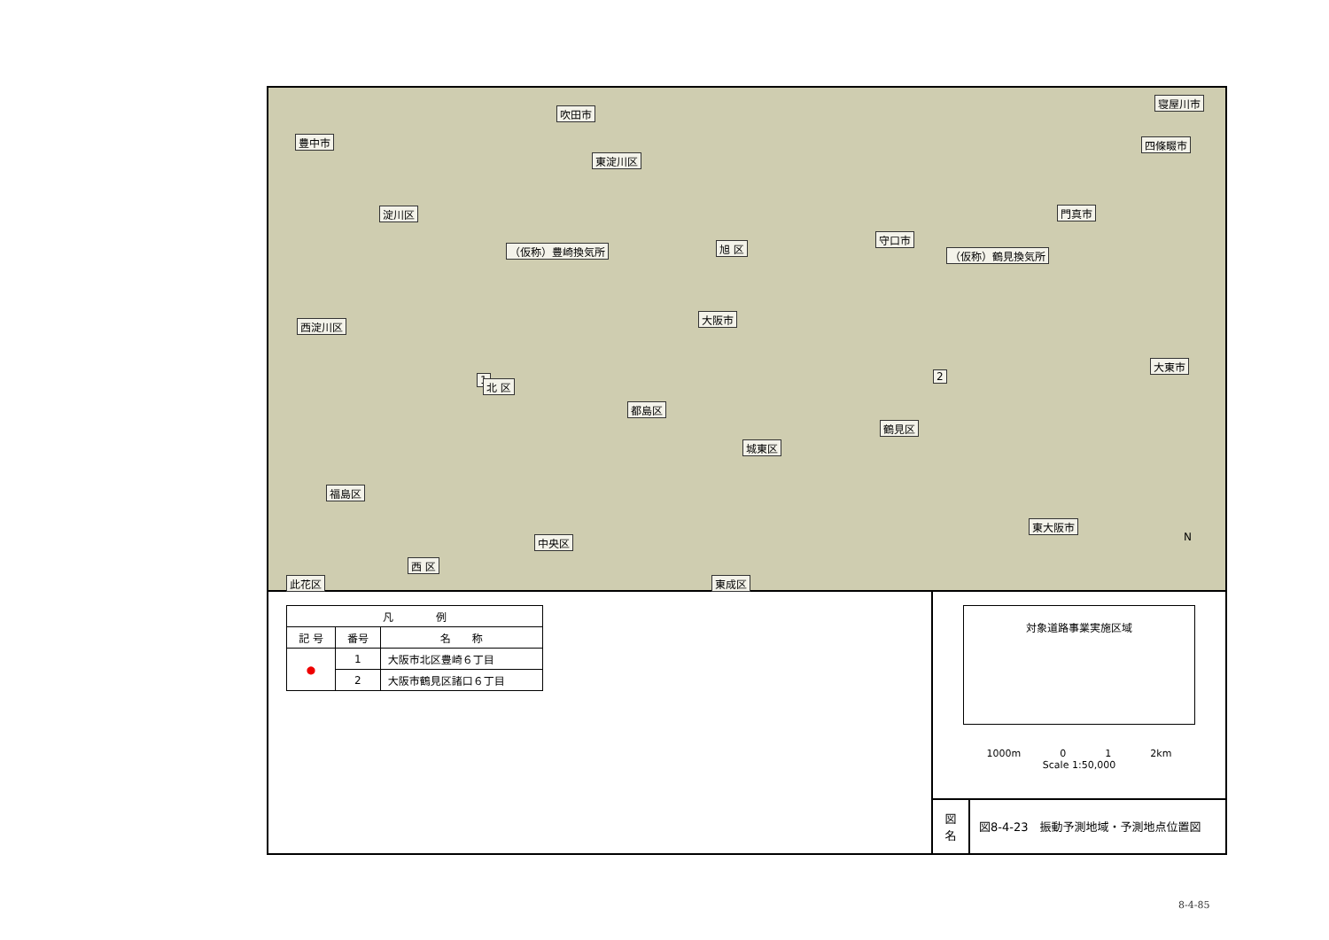吹田市
寝屋川市
豊中市 四條畷市
東淀川区
淀川区 門真市
守口市
（仮称）豊崎換気所 旭 区
（仮称）鶴見換気所
大阪市
西淀川区
1 2
大東市
北 区
都島区
鶴見区
城東区
福島区
東大阪市
中央区
西 区
此花区 東成区
N
| 凡 例 | | |
| --- | --- | --- |
| 記 号 | 番号 | 名 称 |
| ● | 1 | 大阪市北区豊崎６丁目 |
| | 2 | 大阪市鶴見区諸口６丁目 |
対象道路事業実施区域
1000m　　　　0　　　　1　　　　2km
Scale 1:50,000
図
名
図8-4-23　振動予測地域・予測地点位置図
8-4-85